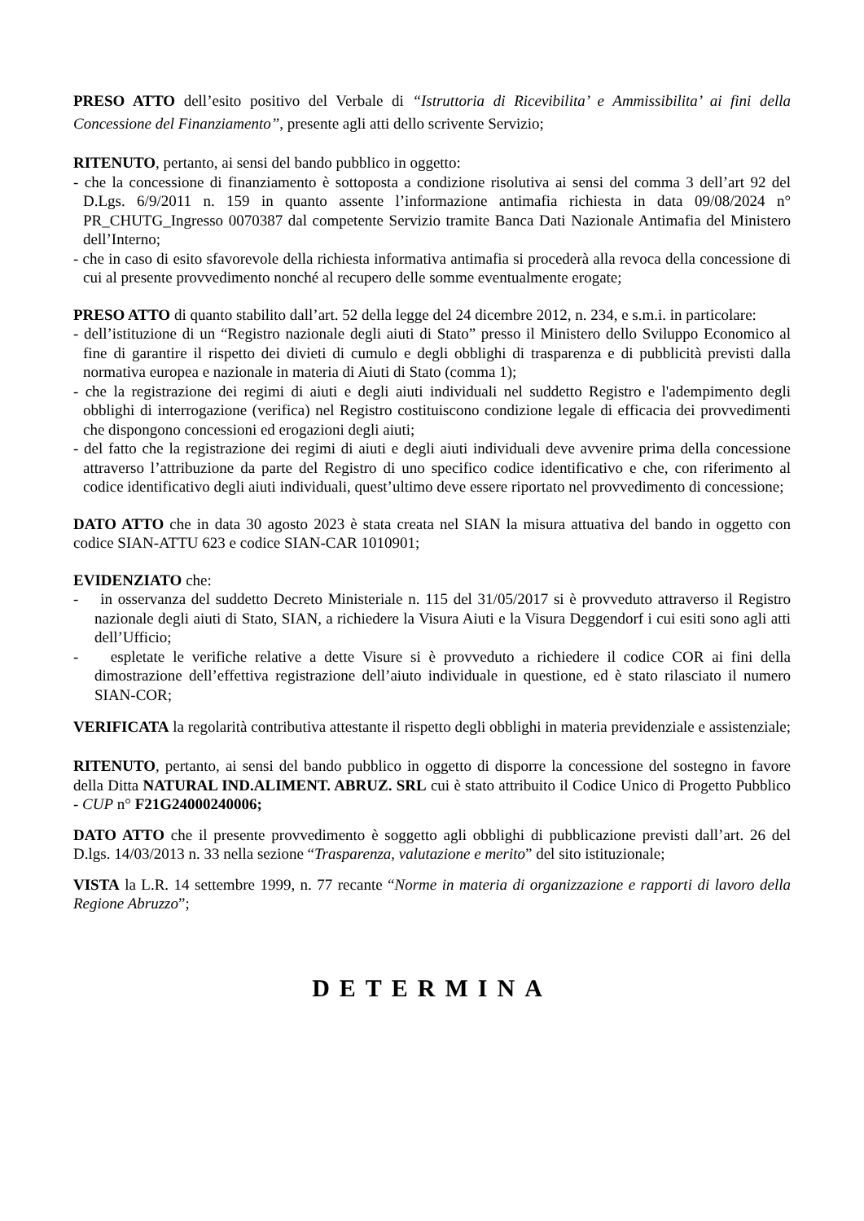PRESO ATTO dell’esito positivo del Verbale di “Istruttoria di Ricevibilita’ e Ammissibilita’ ai fini della Concessione del Finanziamento”, presente agli atti dello scrivente Servizio;
RITENUTO, pertanto, ai sensi del bando pubblico in oggetto:
- che la concessione di finanziamento è sottoposta a condizione risolutiva ai sensi del comma 3 dell’art 92 del D.Lgs. 6/9/2011 n. 159 in quanto assente l’informazione antimafia richiesta in data 09/08/2024 n° PR_CHUTG_Ingresso 0070387 dal competente Servizio tramite Banca Dati Nazionale Antimafia del Ministero dell’Interno;
- che in caso di esito sfavorevole della richiesta informativa antimafia si procederà alla revoca della concessione di cui al presente provvedimento nonché al recupero delle somme eventualmente erogate;
PRESO ATTO di quanto stabilito dall’art. 52 della legge del 24 dicembre 2012, n. 234, e s.m.i. in particolare:
- dell’istituzione di un “Registro nazionale degli aiuti di Stato” presso il Ministero dello Sviluppo Economico al fine di garantire il rispetto dei divieti di cumulo e degli obblighi di trasparenza e di pubblicità previsti dalla normativa europea e nazionale in materia di Aiuti di Stato (comma 1);
- che la registrazione dei regimi di aiuti e degli aiuti individuali nel suddetto Registro e l'adempimento degli obblighi di interrogazione (verifica) nel Registro costituiscono condizione legale di efficacia dei provvedimenti che dispongono concessioni ed erogazioni degli aiuti;
- del fatto che la registrazione dei regimi di aiuti e degli aiuti individuali deve avvenire prima della concessione attraverso l’attribuzione da parte del Registro di uno specifico codice identificativo e che, con riferimento al codice identificativo degli aiuti individuali, quest’ultimo deve essere riportato nel provvedimento di concessione;
DATO ATTO che in data 30 agosto 2023 è stata creata nel SIAN la misura attuativa del bando in oggetto con codice SIAN-ATTU 623 e codice SIAN-CAR 1010901;
EVIDENZIATO che:
- in osservanza del suddetto Decreto Ministeriale n. 115 del 31/05/2017 si è provveduto attraverso il Registro nazionale degli aiuti di Stato, SIAN, a richiedere la Visura Aiuti e la Visura Deggendorf i cui esiti sono agli atti dell’Ufficio;
- espletate le verifiche relative a dette Visure si è provveduto a richiedere il codice COR ai fini della dimostrazione dell’effettiva registrazione dell’aiuto individuale in questione, ed è stato rilasciato il numero SIAN-COR;
VERIFICATA la regolarità contributiva attestante il rispetto degli obblighi in materia previdenziale e assistenziale;
RITENUTO, pertanto, ai sensi del bando pubblico in oggetto di disporre la concessione del sostegno in favore della Ditta NATURAL IND.ALIMENT. ABRUZ. SRL cui è stato attribuito il Codice Unico di Progetto Pubblico - CUP n° F21G24000240006;
DATO ATTO che il presente provvedimento è soggetto agli obblighi di pubblicazione previsti dall’art. 26 del D.lgs. 14/03/2013 n. 33 nella sezione “Trasparenza, valutazione e merito” del sito istituzionale;
VISTA la L.R. 14 settembre 1999, n. 77 recante “Norme in materia di organizzazione e rapporti di lavoro della Regione Abruzzo”;
DETERMINA